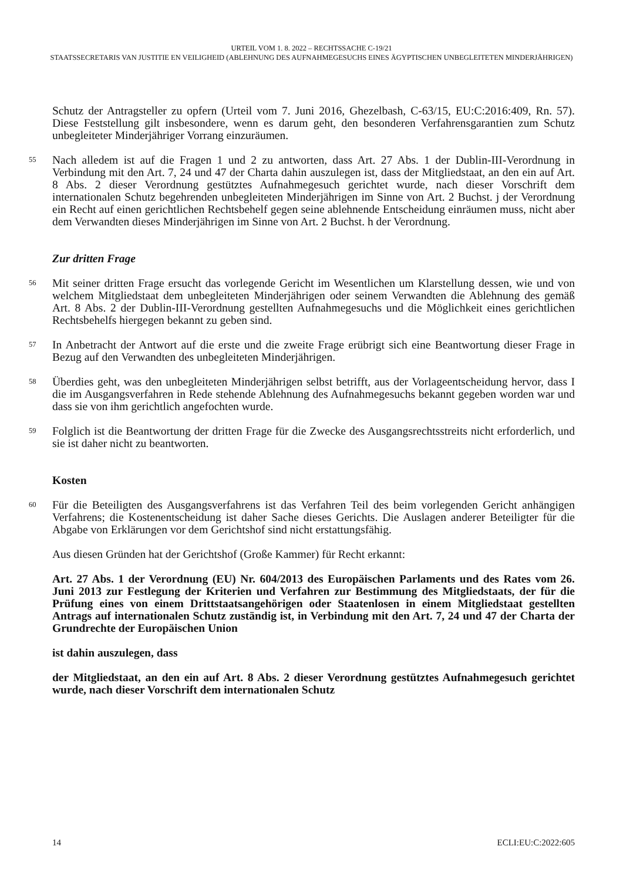URTEIL VOM 1. 8. 2022 – RECHTSSACHE C-19/21
STAATSSECRETARIS VAN JUSTITIE EN VEILIGHEID (ABLEHNUNG DES AUFNAHMEGESUCHS EINES ÄGYPTISCHEN UNBEGLEITETEN MINDERJÄHRIGEN)
Schutz der Antragsteller zu opfern (Urteil vom 7. Juni 2016, Ghezelbash, C-63/15, EU:C:2016:409, Rn. 57). Diese Feststellung gilt insbesondere, wenn es darum geht, den besonderen Verfahrensgarantien zum Schutz unbegleiteter Minderjähriger Vorrang einzuräumen.
55
Nach alledem ist auf die Fragen 1 und 2 zu antworten, dass Art. 27 Abs. 1 der Dublin-III-Verordnung in Verbindung mit den Art. 7, 24 und 47 der Charta dahin auszulegen ist, dass der Mitgliedstaat, an den ein auf Art. 8 Abs. 2 dieser Verordnung gestütztes Aufnahmegesuch gerichtet wurde, nach dieser Vorschrift dem internationalen Schutz begehrenden unbegleiteten Minderjährigen im Sinne von Art. 2 Buchst. j der Verordnung ein Recht auf einen gerichtlichen Rechtsbehelf gegen seine ablehnende Entscheidung einräumen muss, nicht aber dem Verwandten dieses Minderjährigen im Sinne von Art. 2 Buchst. h der Verordnung.
Zur dritten Frage
56
Mit seiner dritten Frage ersucht das vorlegende Gericht im Wesentlichen um Klarstellung dessen, wie und von welchem Mitgliedstaat dem unbegleiteten Minderjährigen oder seinem Verwandten die Ablehnung des gemäß Art. 8 Abs. 2 der Dublin-III-Verordnung gestellten Aufnahmegesuchs und die Möglichkeit eines gerichtlichen Rechtsbehelfs hiergegen bekannt zu geben sind.
57
In Anbetracht der Antwort auf die erste und die zweite Frage erübrigt sich eine Beantwortung dieser Frage in Bezug auf den Verwandten des unbegleiteten Minderjährigen.
58
Überdies geht, was den unbegleiteten Minderjährigen selbst betrifft, aus der Vorlageentscheidung hervor, dass I die im Ausgangsverfahren in Rede stehende Ablehnung des Aufnahmegesuchs bekannt gegeben worden war und dass sie von ihm gerichtlich angefochten wurde.
59
Folglich ist die Beantwortung der dritten Frage für die Zwecke des Ausgangsrechtsstreits nicht erforderlich, und sie ist daher nicht zu beantworten.
Kosten
60
Für die Beteiligten des Ausgangsverfahrens ist das Verfahren Teil des beim vorlegenden Gericht anhängigen Verfahrens; die Kostenentscheidung ist daher Sache dieses Gerichts. Die Auslagen anderer Beteiligter für die Abgabe von Erklärungen vor dem Gerichtshof sind nicht erstattungsfähig.
Aus diesen Gründen hat der Gerichtshof (Große Kammer) für Recht erkannt:
Art. 27 Abs. 1 der Verordnung (EU) Nr. 604/2013 des Europäischen Parlaments und des Rates vom 26. Juni 2013 zur Festlegung der Kriterien und Verfahren zur Bestimmung des Mitgliedstaats, der für die Prüfung eines von einem Drittstaatsangehörigen oder Staatenlosen in einem Mitgliedstaat gestellten Antrags auf internationalen Schutz zuständig ist, in Verbindung mit den Art. 7, 24 und 47 der Charta der Grundrechte der Europäischen Union
ist dahin auszulegen, dass
der Mitgliedstaat, an den ein auf Art. 8 Abs. 2 dieser Verordnung gestütztes Aufnahmegesuch gerichtet wurde, nach dieser Vorschrift dem internationalen Schutz
14 ECLI:EU:C:2022:605